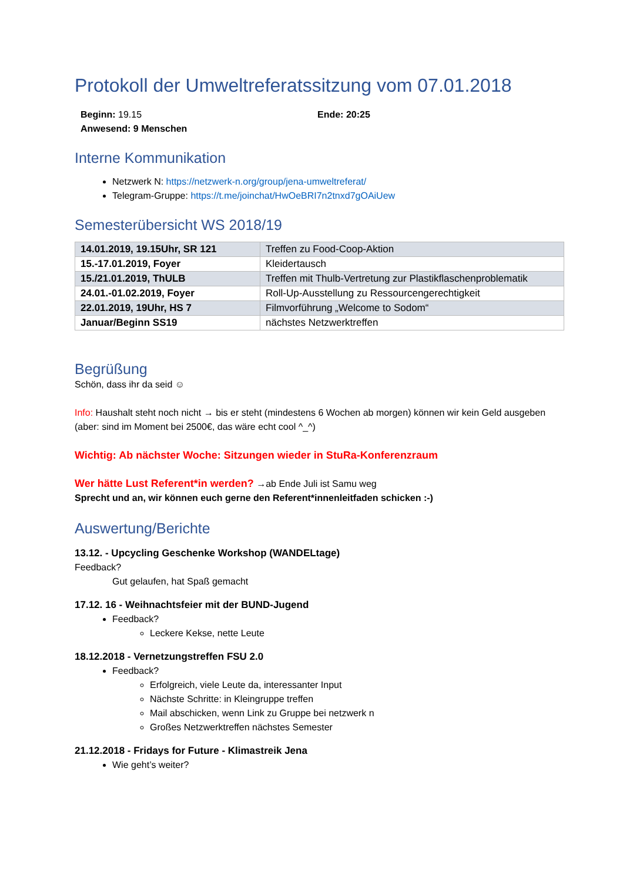Protokoll der Umweltreferatssitzung vom 07.01.2018
Beginn: 19.15 Ende: 20:25
Anwesend: 9 Menschen
Interne Kommunikation
Netzwerk N: https://netzwerk-n.org/group/jena-umweltreferat/
Telegram-Gruppe: https://t.me/joinchat/HwOeBRI7n2tnxd7gOAiUew
Semesterübersicht WS 2018/19
| 14.01.2019, 19.15Uhr, SR 121 | Treffen zu Food-Coop-Aktion |
| 15.-17.01.2019, Foyer | Kleidertausch |
| 15./21.01.2019, ThULB | Treffen mit Thulb-Vertretung zur Plastikflaschenproblematik |
| 24.01.-01.02.2019, Foyer | Roll-Up-Ausstellung zu Ressourcengerechtigkeit |
| 22.01.2019, 19Uhr, HS 7 | Filmvorführung „Welcome to Sodom“ |
| Januar/Beginn SS19 | nächstes Netzwerktreffen |
Begrüßung
Schön, dass ihr da seid ☺
Info: Haushalt steht noch nicht → bis er steht (mindestens 6 Wochen ab morgen) können wir kein Geld ausgeben (aber: sind im Moment bei 2500€, das wäre echt cool ^_^)
Wichtig: Ab nächster Woche: Sitzungen wieder in StuRa-Konferenzraum
Wer hätte Lust Referent*in werden? →ab Ende Juli ist Samu weg
Sprecht und an, wir können euch gerne den Referent*innenleitfaden schicken :-)
Auswertung/Berichte
13.12. - Upcycling Geschenke Workshop (WANDELtage)
Feedback?
Gut gelaufen, hat Spaß gemacht
17.12. 16 - Weihnachtsfeier mit der BUND-Jugend
Feedback?
Leckere Kekse, nette Leute
18.12.2018 - Vernetzungstreffen FSU 2.0
Feedback?
Erfolgreich, viele Leute da, interessanter Input
Nächste Schritte: in Kleingruppe treffen
Mail abschicken, wenn Link zu Gruppe bei netzwerk n
Großes Netzwerktreffen nächstes Semester
21.12.2018 - Fridays for Future - Klimastreik Jena
Wie geht’s weiter?